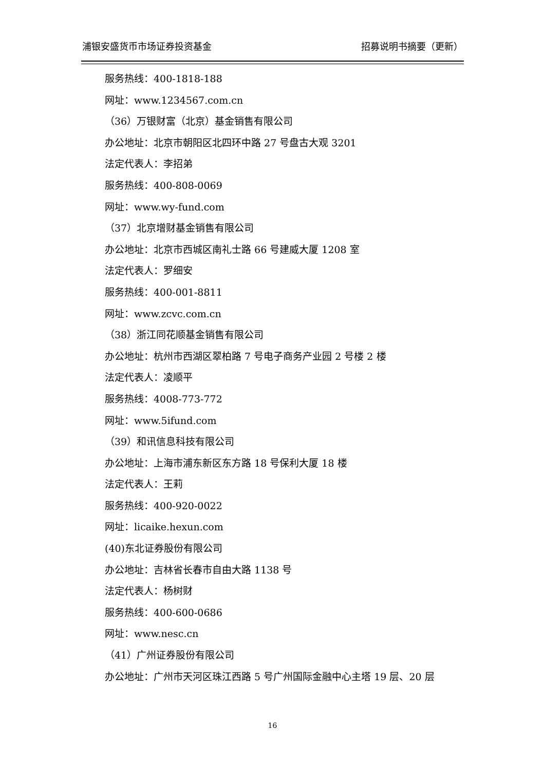浦银安盛货币市场证券投资基金 招募说明书摘要（更新）
服务热线：400-1818-188
网址：www.1234567.com.cn
（36）万银财富（北京）基金销售有限公司
办公地址：北京市朝阳区北四环中路 27 号盘古大观 3201
法定代表人：李招弟
服务热线：400-808-0069
网址：www.wy-fund.com
（37）北京增财基金销售有限公司
办公地址：北京市西城区南礼士路 66 号建威大厦 1208 室
法定代表人：罗细安
服务热线：400-001-8811
网址：www.zcvc.com.cn
（38）浙江同花顺基金销售有限公司
办公地址：杭州市西湖区翠柏路 7 号电子商务产业园 2 号楼 2 楼
法定代表人：凌顺平
服务热线：4008-773-772
网址：www.5ifund.com
（39）和讯信息科技有限公司
办公地址：上海市浦东新区东方路 18 号保利大厦 18 楼
法定代表人：王莉
服务热线：400-920-0022
网址：licaike.hexun.com
(40)东北证券股份有限公司
办公地址：吉林省长春市自由大路 1138 号
法定代表人：杨树财
服务热线：400-600-0686
网址：www.nesc.cn
（41）广州证券股份有限公司
办公地址：广州市天河区珠江西路 5 号广州国际金融中心主塔 19 层、20 层
16